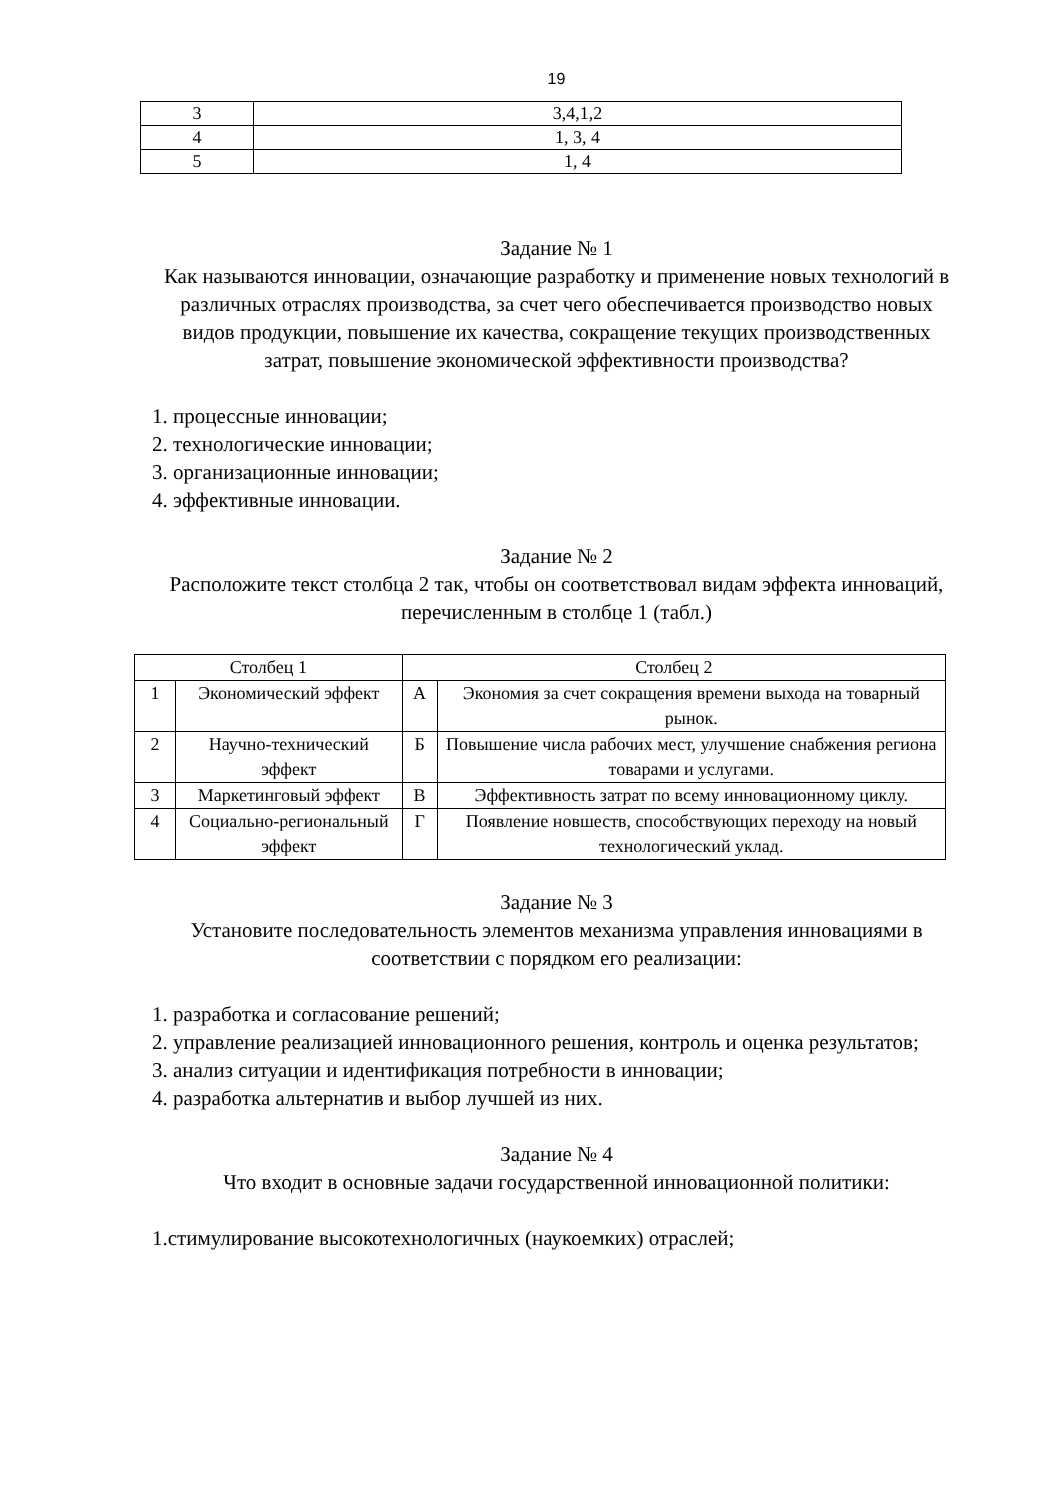19
| 3 | 3,4,1,2 |
| 4 | 1, 3, 4 |
| 5 | 1, 4 |
Задание № 1
Как называются инновации, означающие разработку и применение новых технологий в различных отраслях производства, за счет чего обеспечивается производство новых видов продукции, повышение их качества, сокращение текущих производственных затрат, повышение экономической эффективности производства?
1. процессные инновации;
2. технологические инновации;
3. организационные инновации;
4. эффективные инновации.
Задание № 2
Расположите текст столбца 2 так, чтобы он соответствовал видам эффекта инноваций, перечисленным в столбце 1 (табл.)
| Столбец 1 | | Столбец 2 | |
| --- | --- | --- | --- |
| 1 | Экономический эффект | А | Экономия за счет сокращения времени выхода на товарный рынок. |
| 2 | Научно-технический эффект | Б | Повышение числа рабочих мест, улучшение снабжения региона товарами и услугами. |
| 3 | Маркетинговый эффект | В | Эффективность затрат по всему инновационному циклу. |
| 4 | Социально-региональный эффект | Г | Появление новшеств, способствующих переходу на новый технологический уклад. |
Задание № 3
Установите последовательность элементов механизма управления инновациями в соответствии с порядком его реализации:
1. разработка и согласование решений;
2. управление реализацией инновационного решения, контроль и оценка результатов;
3. анализ ситуации и идентификация потребности в инновации;
4. разработка альтернатив и выбор лучшей из них.
Задание № 4
Что входит в основные задачи государственной инновационной политики:
1.стимулирование высокотехнологичных (наукоемких) отраслей;